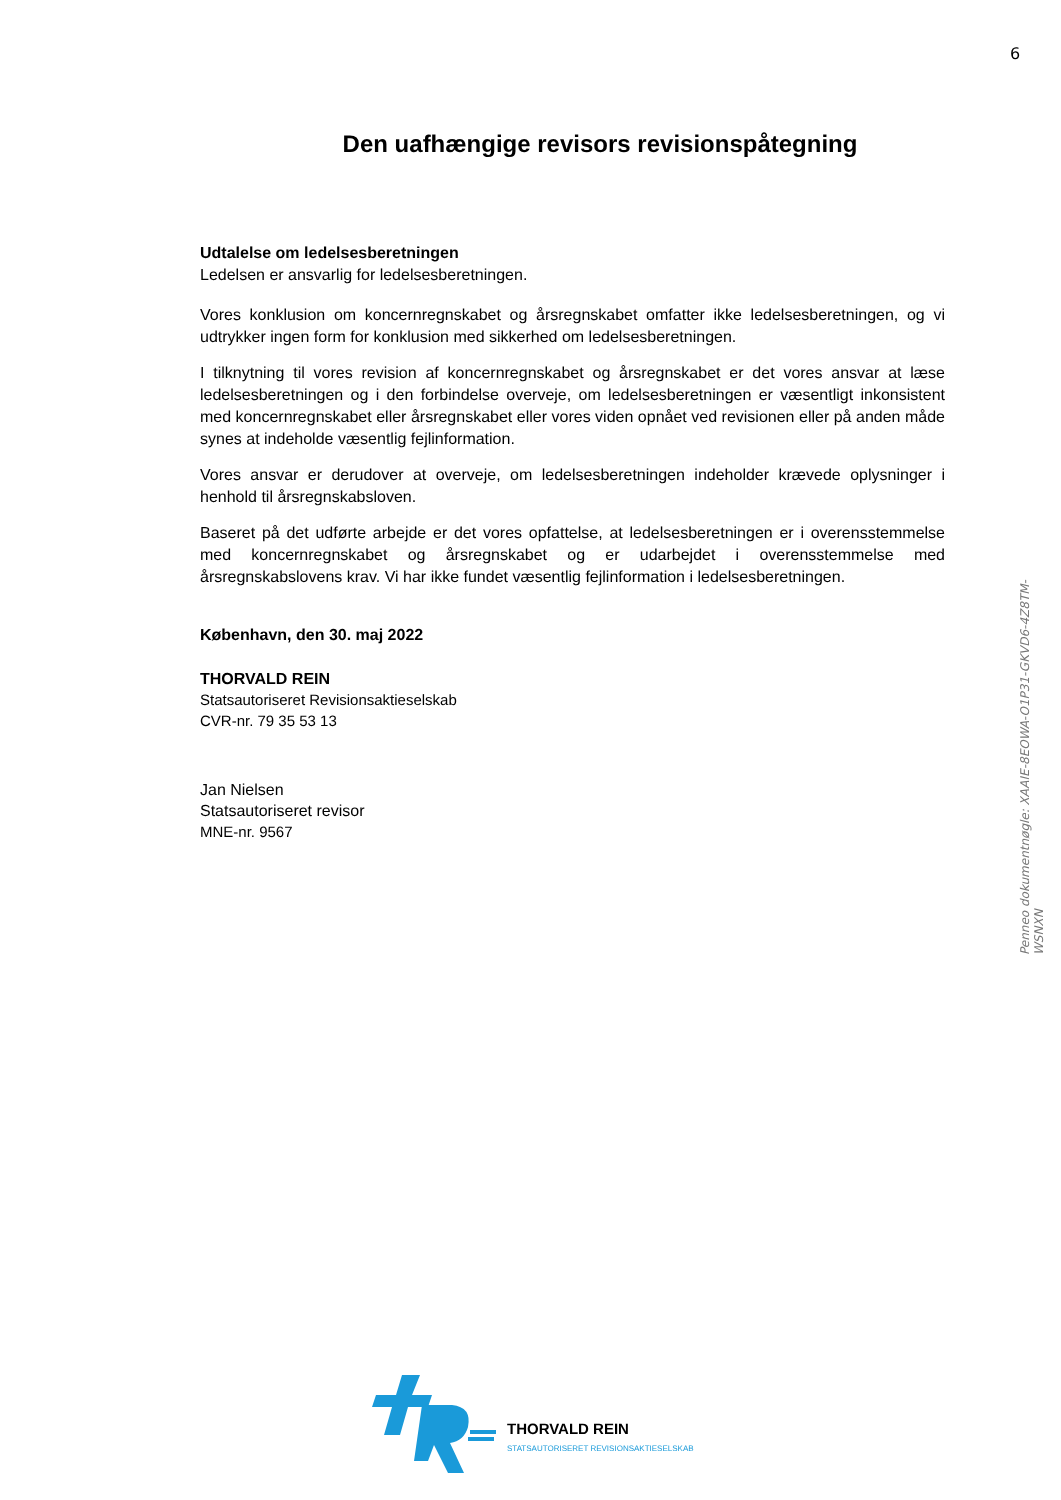6
Den uafhængige revisors revisionspåtegning
Udtalelse om ledelsesberetningen
Ledelsen er ansvarlig for ledelsesberetningen.
Vores konklusion om koncernregnskabet og årsregnskabet omfatter ikke ledelsesberetningen, og vi udtrykker ingen form for konklusion med sikkerhed om ledelsesberetningen.
I tilknytning til vores revision af koncernregnskabet og årsregnskabet er det vores ansvar at læse ledelsesberetningen og i den forbindelse overveje, om ledelsesberetningen er væsentligt inkonsistent med koncernregnskabet eller årsregnskabet eller vores viden opnået ved revisionen eller på anden måde synes at indeholde væsentlig fejlinformation.
Vores ansvar er derudover at overveje, om ledelsesberetningen indeholder krævede oplysninger i henhold til årsregnskabsloven.
Baseret på det udførte arbejde er det vores opfattelse, at ledelsesberetningen er i overensstemmelse med koncernregnskabet og årsregnskabet og er udarbejdet i overensstemmelse med årsregnskabslovens krav. Vi har ikke fundet væsentlig fejlinformation i ledelsesberetningen.
København, den 30. maj 2022
THORVALD REIN
Statsautoriseret Revisionsaktieselskab
CVR-nr. 79 35 53 13
Jan Nielsen
Statsautoriseret revisor
MNE-nr. 9567
Penneo dokumentnøgle: XAAIE-8EOWA-O1P31-GKVD6-4Z8TM-WSNXN
THORVALD REIN
STATSAUTORISERET REVISIONSAKTIESELSKAB